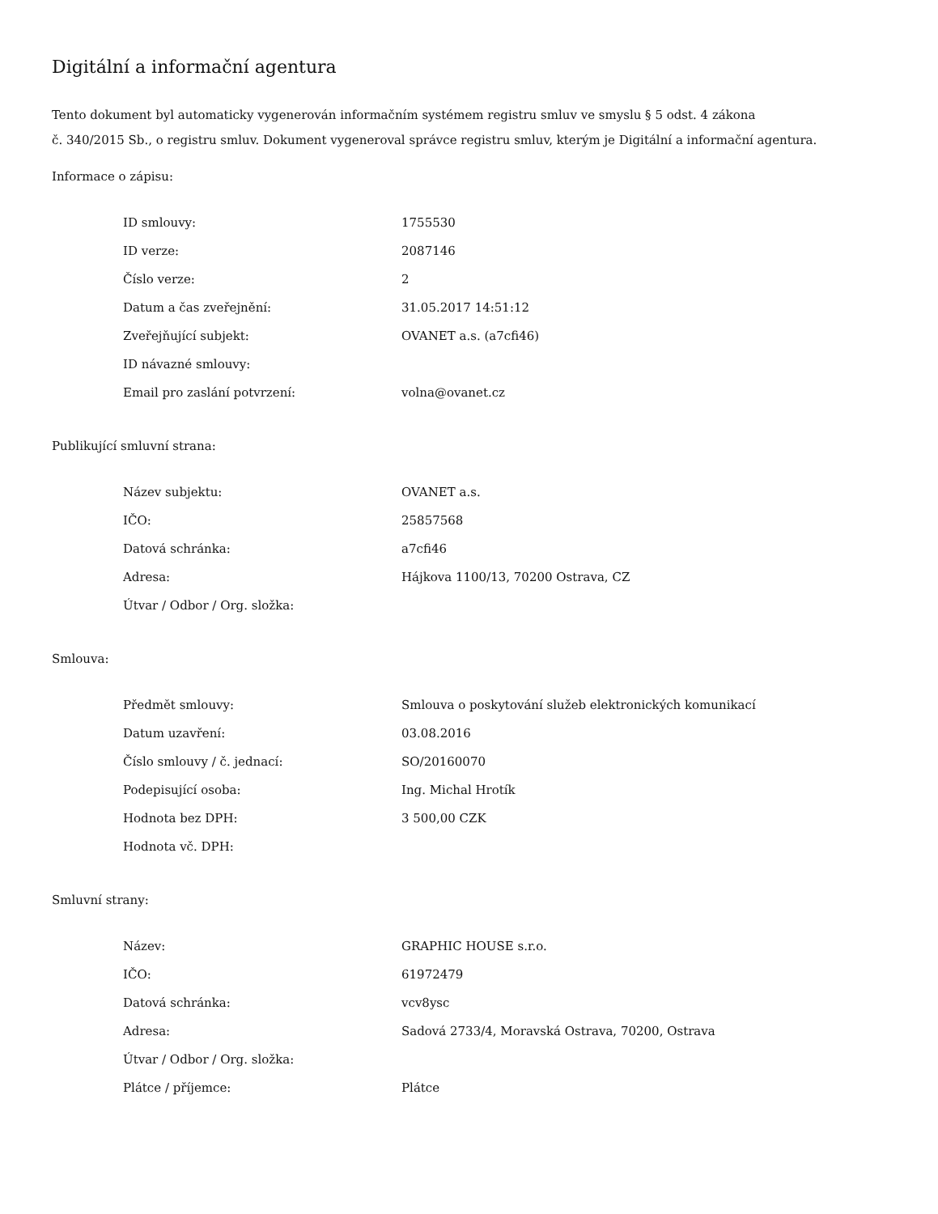Digitální a informační agentura
Tento dokument byl automaticky vygenerován informačním systémem registru smluv ve smyslu § 5 odst. 4 zákona
č. 340/2015 Sb., o registru smluv. Dokument vygeneroval správce registru smluv, kterým je Digitální a informační agentura.
Informace o zápisu:
| ID smlouvy: | 1755530 |
| ID verze: | 2087146 |
| Číslo verze: | 2 |
| Datum a čas zveřejnění: | 31.05.2017 14:51:12 |
| Zveřejňující subjekt: | OVANET a.s. (a7cfi46) |
| ID návazné smlouvy: | |
| Email pro zaslání potvrzení: | volna@ovanet.cz |
Publikující smluvní strana:
| Název subjektu: | OVANET a.s. |
| IČO: | 25857568 |
| Datová schránka: | a7cfi46 |
| Adresa: | Hájkova 1100/13, 70200 Ostrava, CZ |
| Útvar / Odbor / Org. složka: | |
Smlouva:
| Předmět smlouvy: | Smlouva o poskytování služeb elektronických komunikací |
| Datum uzavření: | 03.08.2016 |
| Číslo smlouvy / č. jednací: | SO/20160070 |
| Podepisující osoba: | Ing. Michal Hrotík |
| Hodnota bez DPH: | 3 500,00 CZK |
| Hodnota vč. DPH: | |
Smluvní strany:
| Název: | GRAPHIC HOUSE s.r.o. |
| IČO: | 61972479 |
| Datová schránka: | vcv8ysc |
| Adresa: | Sadová 2733/4, Moravská Ostrava, 70200, Ostrava |
| Útvar / Odbor / Org. složka: | |
| Plátce / příjemce: | Plátce |